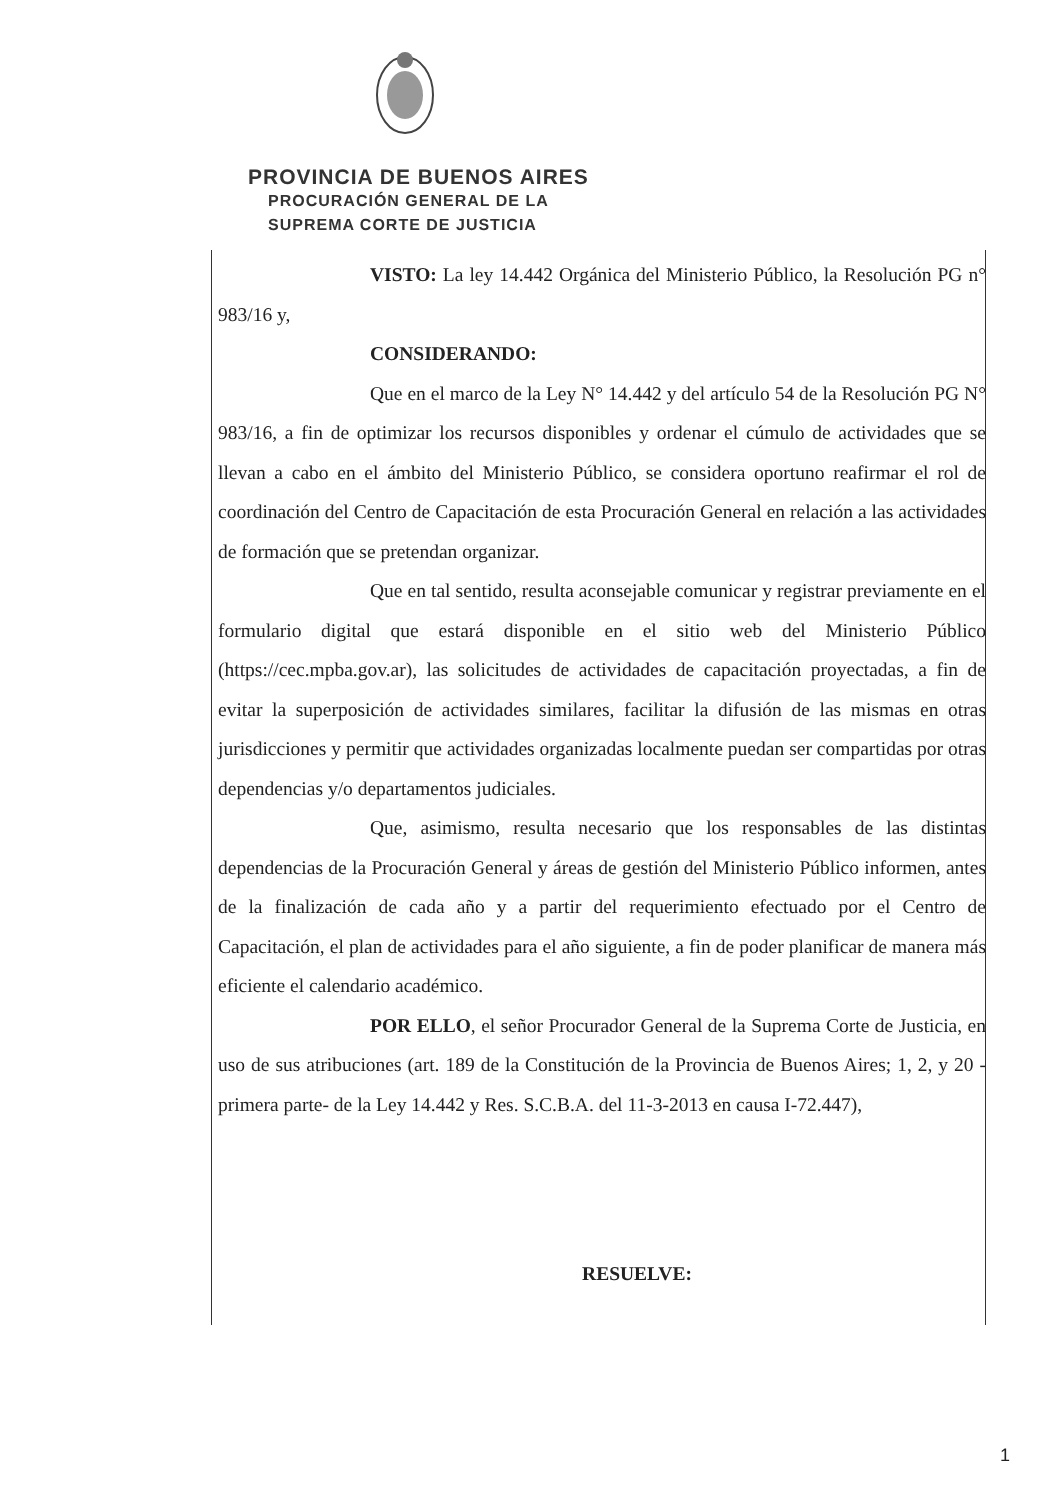PROVINCIA DE BUENOS AIRES
PROCURACIÓN GENERAL DE LA
SUPREMA CORTE DE JUSTICIA
VISTO: La ley 14.442 Orgánica del Ministerio Público, la Resolución PG n° 983/16 y,
CONSIDERANDO:
Que en el marco de la Ley N° 14.442 y del artículo 54 de la Resolución PG N° 983/16, a fin de optimizar los recursos disponibles y ordenar el cúmulo de actividades que se llevan a cabo en el ámbito del Ministerio Público, se considera oportuno reafirmar el rol de coordinación del Centro de Capacitación de esta Procuración General en relación a las actividades de formación que se pretendan organizar.
Que en tal sentido, resulta aconsejable comunicar y registrar previamente en el formulario digital que estará disponible en el sitio web del Ministerio Público (https://cec.mpba.gov.ar), las solicitudes de actividades de capacitación proyectadas, a fin de evitar la superposición de actividades similares, facilitar la difusión de las mismas en otras jurisdicciones y permitir que actividades organizadas localmente puedan ser compartidas por otras dependencias y/o departamentos judiciales.
Que, asimismo, resulta necesario que los responsables de las distintas dependencias de la Procuración General y áreas de gestión del Ministerio Público informen, antes de la finalización de cada año y a partir del requerimiento efectuado por el Centro de Capacitación, el plan de actividades para el año siguiente, a fin de poder planificar de manera más eficiente el calendario académico.
POR ELLO, el señor Procurador General de la Suprema Corte de Justicia, en uso de sus atribuciones (art. 189 de la Constitución de la Provincia de Buenos Aires; 1, 2, y 20 -primera parte- de la Ley 14.442 y Res. S.C.B.A. del 11-3-2013 en causa I-72.447),
RESUELVE:
1